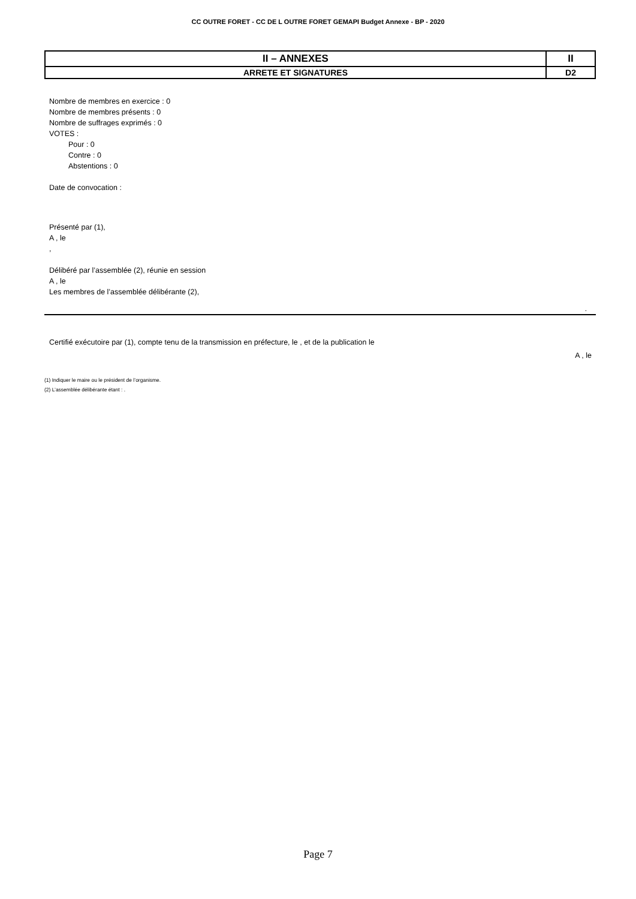CC OUTRE FORET - CC DE L OUTRE FORET GEMAPI Budget Annexe - BP - 2020
| II – ANNEXES | II |
| ARRETE ET SIGNATURES | D2 |
Nombre de membres en exercice : 0
Nombre de membres présents : 0
Nombre de suffrages exprimés : 0
VOTES :
Pour : 0
Contre : 0
Abstentions : 0
Date de convocation :
Présenté par (1),
A , le
,
Délibéré par l’assemblée (2), réunie en session
A , le
Les membres de l’assemblée délibérante (2),
.
Certifié exécutoire par (1), compte tenu de la transmission en préfecture, le , et de la publication le
A , le
(1) Indiquer le maire ou le président de l’organisme.
(2) L’assemblée délibérante étant : .
Page 7